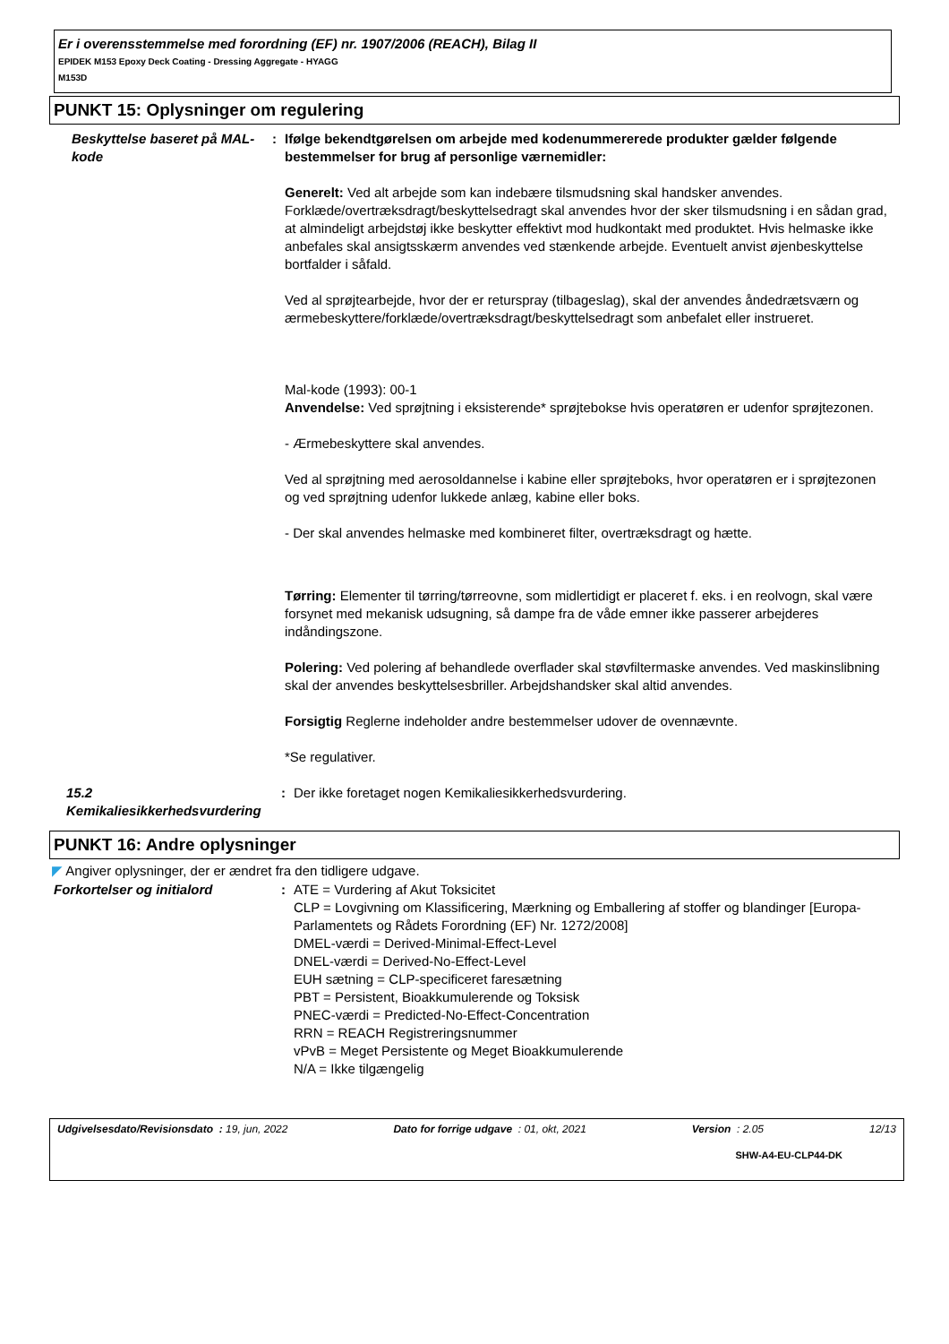Er i overensstemmelse med forordning (EF) nr. 1907/2006 (REACH), Bilag II
EPIDEK M153 Epoxy Deck Coating - Dressing Aggregate - HYAGG
M153D
PUNKT 15: Oplysninger om regulering
Beskyttelse baseret på MAL-kode
: Ifølge bekendtgørelsen om arbejde med kodenummererede produkter gælder følgende bestemmelser for brug af personlige værnemidler:
Generelt: Ved alt arbejde som kan indebære tilsmudsning skal handsker anvendes. Forklæde/overtræksdragt/beskyttelsedragt skal anvendes hvor der sker tilsmudsning i en sådan grad, at almindeligt arbejdstøj ikke beskytter effektivt mod hudkontakt med produktet. Hvis helmaske ikke anbefales skal ansigtsskærm anvendes ved stænkende arbejde. Eventuelt anvist øjenbeskyttelse bortfalder i såfald.
Ved al sprøjtearbejde, hvor der er returspray (tilbageslag), skal der anvendes åndedrætsværn og ærmebeskyttere/forklæde/overtræksdragt/beskyttelsedragt som anbefalet eller instrueret.
Mal-kode (1993): 00-1
Anvendelse: Ved sprøjtning i eksisterende* sprøjtebokse hvis operatøren er udenfor sprøjtezonen.
- Ærmebeskyttere skal anvendes.
Ved al sprøjtning med aerosoldannelse i kabine eller sprøjteboks, hvor operatøren er i sprøjtezonen og ved sprøjtning udenfor lukkede anlæg, kabine eller boks.
- Der skal anvendes helmaske med kombineret filter, overtræksdragt og hætte.
Tørring: Elementer til tørring/tørreovne, som midlertidigt er placeret f. eks. i en reolvogn, skal være forsynet med mekanisk udsugning, så dampe fra de våde emner ikke passerer arbejderes indåndingszone.
Polering: Ved polering af behandlede overflader skal støvfiltermaske anvendes. Ved maskinslibning skal der anvendes beskyttelsesbriller. Arbejdshandsker skal altid anvendes.
Forsigtig Reglerne indeholder andre bestemmelser udover de ovennævnte.
*Se regulativer.
15.2 Kemikaliesikkerhedsvurdering
: Der ikke foretaget nogen Kemikaliesikkerhedsvurdering.
PUNKT 16: Andre oplysninger
◤ Angiver oplysninger, der er ændret fra den tidligere udgave.
Forkortelser og initialord : ATE = Vurdering af Akut Toksicitet
CLP = Lovgivning om Klassificering, Mærkning og Emballering af stoffer og blandinger [Europa-Parlamentets og Rådets Forordning (EF) Nr. 1272/2008]
DMEL-værdi = Derived-Minimal-Effect-Level
DNEL-værdi = Derived-No-Effect-Level
EUH sætning = CLP-specificeret faresætning
PBT = Persistent, Bioakkumulerende og Toksisk
PNEC-værdi = Predicted-No-Effect-Concentration
RRN = REACH Registreringsnummer
vPvB = Meget Persistente og Meget Bioakkumulerende
N/A = Ikke tilgængelig
Udgivelsesdato/Revisionsdato : 19, jun, 2022 Dato for forrige udgave : 01, okt, 2021 Version : 2.05 12/13
SHW-A4-EU-CLP44-DK